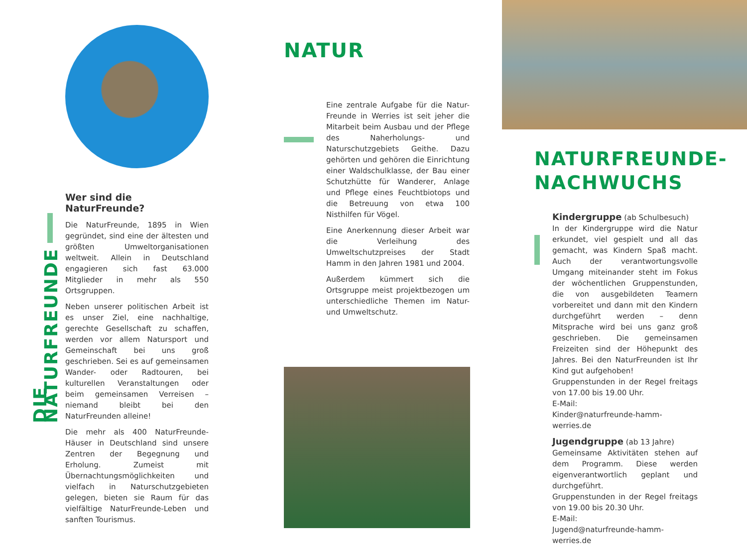DIE NATURFREUNDE
Wer sind die NaturFreunde?
Die NaturFreunde, 1895 in Wien gegründet, sind eine der ältesten und größten Umweltorganisationen weltweit. Allein in Deutschland engagieren sich fast 63.000 Mitglieder in mehr als 550 Ortsgruppen.
Neben unserer politischen Arbeit ist es unser Ziel, eine nachhaltige, gerechte Gesellschaft zu schaffen, werden vor allem Natursport und Gemeinschaft bei uns groß geschrieben. Sei es auf gemeinsamen Wander- oder Radtouren, bei kulturellen Veranstaltungen oder beim gemeinsamen Verreisen – niemand bleibt bei den NaturFreunden alleine!
Die mehr als 400 NaturFreunde-Häuser in Deutschland sind unsere Zentren der Begegnung und Erholung. Zumeist mit Übernachtungsmöglichkeiten und vielfach in Naturschutzgebieten gelegen, bieten sie Raum für das vielfältige NaturFreunde-Leben und sanften Tourismus.
NATUR
Eine zentrale Aufgabe für die Natur-Freunde in Werries ist seit jeher die Mitarbeit beim Ausbau und der Pflege des Naherholungs- und Naturschutzgebiets Geithe. Dazu gehörten und gehören die Einrichtung einer Waldschulklasse, der Bau einer Schutzhütte für Wanderer, Anlage und Pflege eines Feuchtbiotops und die Betreuung von etwa 100 Nisthilfen für Vögel.
Eine Anerkennung dieser Arbeit war die Verleihung des Umweltschutzpreises der Stadt Hamm in den Jahren 1981 und 2004.
Außerdem kümmert sich die Ortsgruppe meist projektbezogen um unterschiedliche Themen im Natur- und Umweltschutz.
NATURFREUNDE-
NACHWUCHS
Kindergruppe (ab Schulbesuch)
In der Kindergruppe wird die Natur erkundet, viel gespielt und all das gemacht, was Kindern Spaß macht. Auch der verantwortungsvolle Umgang miteinander steht im Fokus der wöchentlichen Gruppenstunden, die von ausgebildeten Teamern vorbereitet und dann mit den Kindern durchgeführt werden – denn Mitsprache wird bei uns ganz groß geschrieben. Die gemeinsamen Freizeiten sind der Höhepunkt des Jahres. Bei den NaturFreunden ist Ihr Kind gut aufgehoben!
Gruppenstunden in der Regel freitags von 17.00 bis 19.00 Uhr.
E-Mail:
Kinder@naturfreunde-hamm-werries.de
Jugendgruppe (ab 13 Jahre)
Gemeinsame Aktivitäten stehen auf dem Programm. Diese werden eigenverantwortlich geplant und durchgeführt.
Gruppenstunden in der Regel freitags von 19.00 bis 20.30 Uhr.
E-Mail:
Jugend@naturfreunde-hamm-werries.de